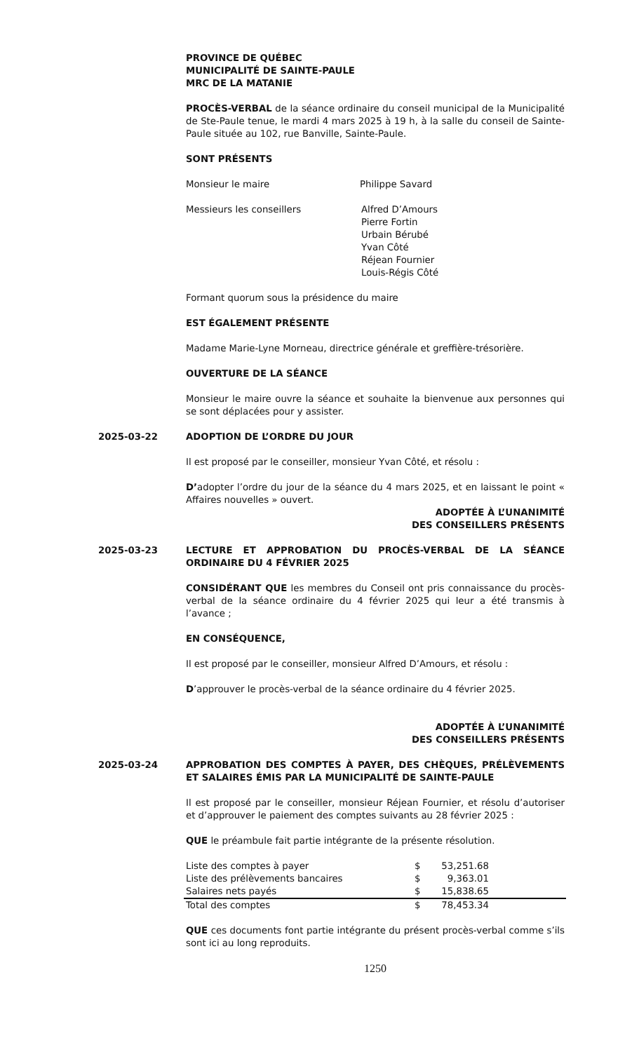PROVINCE DE QUÉBEC
MUNICIPALITÉ DE SAINTE-PAULE
MRC DE LA MATANIE
PROCÈS-VERBAL de la séance ordinaire du conseil municipal de la Municipalité de Ste-Paule tenue, le mardi 4 mars 2025 à 19 h, à la salle du conseil de Sainte-Paule située au 102, rue Banville, Sainte-Paule.
SONT PRÉSENTS
Monsieur le maire Philippe Savard
Messieurs les conseillers Alfred D’Amours
Pierre Fortin
Urbain Bérubé
Yvan Côté
Réjean Fournier
Louis-Régis Côté
Formant quorum sous la présidence du maire
EST ÉGALEMENT PRÉSENTE
Madame Marie-Lyne Morneau, directrice générale et greffière-trésorière.
OUVERTURE DE LA SÉANCE
Monsieur le maire ouvre la séance et souhaite la bienvenue aux personnes qui se sont déplacées pour y assister.
2025-03-22 ADOPTION DE L’ORDRE DU JOUR
Il est proposé par le conseiller, monsieur Yvan Côté, et résolu :
D’adopter l’ordre du jour de la séance du 4 mars 2025, et en laissant le point « Affaires nouvelles » ouvert.
ADOPTÉE À L’UNANIMITÉ
DES CONSEILLERS PRÉSENTS
2025-03-23 LECTURE ET APPROBATION DU PROCÈS-VERBAL DE LA SÉANCE ORDINAIRE DU 4 FÉVRIER 2025
CONSIDÉRANT QUE les membres du Conseil ont pris connaissance du procès-verbal de la séance ordinaire du 4 février 2025 qui leur a été transmis à l’avance ;
EN CONSÉQUENCE,
Il est proposé par le conseiller, monsieur Alfred D’Amours, et résolu :
D’approuver le procès-verbal de la séance ordinaire du 4 février 2025.
ADOPTÉE À L’UNANIMITÉ
DES CONSEILLERS PRÉSENTS
2025-03-24 APPROBATION DES COMPTES À PAYER, DES CHÈQUES, PRÉLÈVEMENTS ET SALAIRES ÉMIS PAR LA MUNICIPALITÉ DE SAINTE-PAULE
Il est proposé par le conseiller, monsieur Réjean Fournier, et résolu d’autoriser et d’approuver le paiement des comptes suivants au 28 février 2025 :
QUE le préambule fait partie intégrante de la présente résolution.
| Liste des comptes à payer | $ | 53,251.68 | |
| Liste des prélèvements bancaires | $ | 9,363.01 | |
| Salaires nets payés | $ | 15,838.65 | |
| Total des comptes | $ | 78,453.34 | |
QUE ces documents font partie intégrante du présent procès-verbal comme s’ils sont ici au long reproduits.
1250